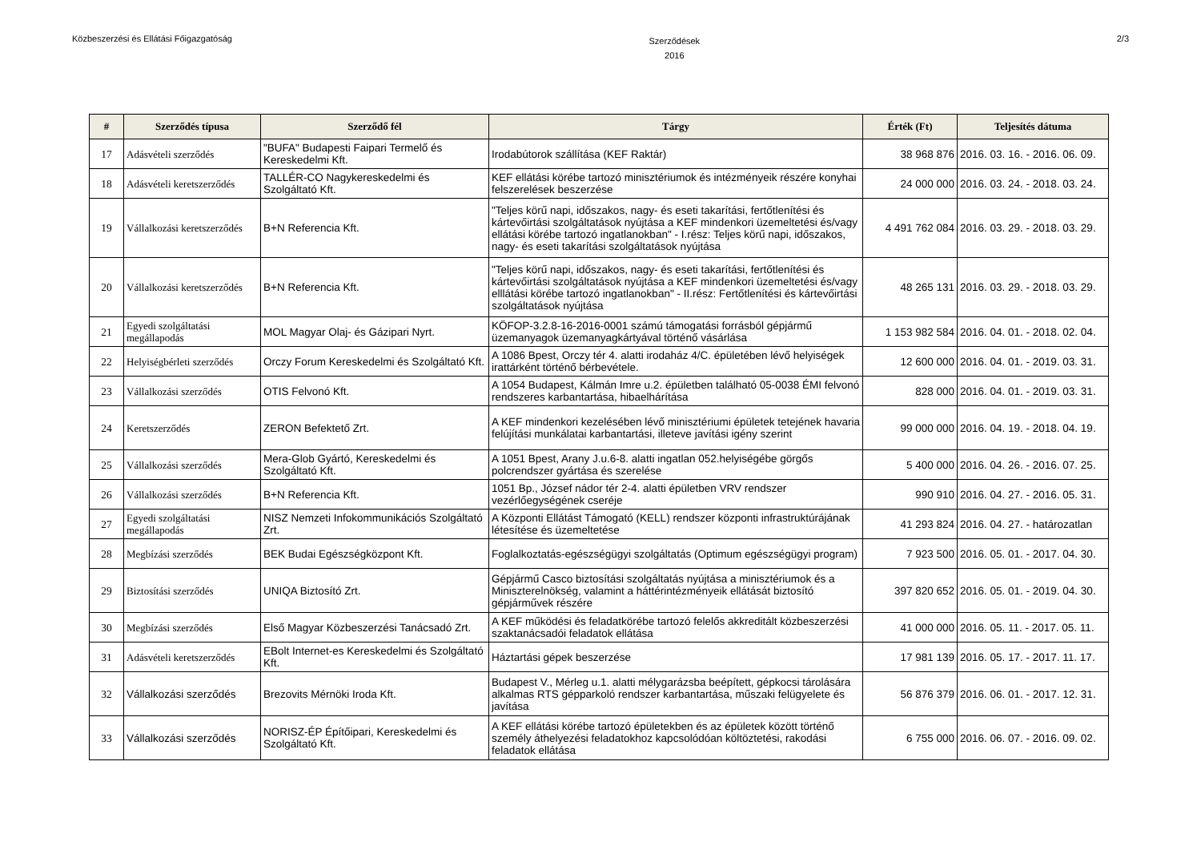Közbeszerzési és Ellátási Főigazgatóság
Szerződések
2016
2/3
| # | Szerződés típusa | Szerződő fél | Tárgy | Érték (Ft) | Teljesítés dátuma |
| --- | --- | --- | --- | --- | --- |
| 17 | Adásvételi szerződés | "BUFA" Budapesti Faipari Termelő és Kereskedelmi Kft. | Irodabútorok szállítása (KEF Raktár) | 38 968 876 | 2016. 03. 16. - 2016. 06. 09. |
| 18 | Adásvételi keretszerződés | TALLÉR-CO Nagykereskedelmi és Szolgáltató Kft. | KEF ellátási körébe tartozó minisztériumok és intézményeik részére konyhai felszerelések beszerzése | 24 000 000 | 2016. 03. 24. - 2018. 03. 24. |
| 19 | Vállalkozási keretszerződés | B+N Referencia Kft. | "Teljes körű napi, időszakos, nagy- és eseti takarítási, fertőtlenítési és kártevőirtási szolgáltatások nyújtása a KEF mindenkori üzemeltetési és/vagy ellátási körébe tartozó ingatlanokban" - I.rész: Teljes körű napi, időszakos, nagy- és eseti takarítási szolgáltatások nyújtása | 4 491 762 084 | 2016. 03. 29. - 2018. 03. 29. |
| 20 | Vállalkozási keretszerződés | B+N Referencia Kft. | "Teljes körű napi, időszakos, nagy- és eseti takarítási, fertőtlenítési és kártevőirtási szolgáltatások nyújtása a KEF mindenkori üzemeltetési és/vagy elllátási körébe tartozó ingatlanokban" - II.rész: Fertőtlenítési és kártevőirtási szolgáltatások nyújtása | 48 265 131 | 2016. 03. 29. - 2018. 03. 29. |
| 21 | Egyedi szolgáltatási megállapodás | MOL Magyar Olaj- és Gázipari Nyrt. | KÖFOP-3.2.8-16-2016-0001 számú támogatási forrásból gépjármű üzemanyagok üzemanyagkártyával történő vásárlása | 1 153 982 584 | 2016. 04. 01. - 2018. 02. 04. |
| 22 | Helyiségbérleti szerződés | Orczy Forum Kereskedelmi és Szolgáltató Kft. | A 1086 Bpest, Orczy tér 4. alatti irodaház 4/C. épületében lévő helyiségek irattárként történő bérbevétele. | 12 600 000 | 2016. 04. 01. - 2019. 03. 31. |
| 23 | Vállalkozási szerződés | OTIS Felvonó Kft. | A 1054 Budapest, Kálmán Imre u.2. épületben található 05-0038 ÉMI felvonó rendszeres karbantartása, hibaelhárítása | 828 000 | 2016. 04. 01. - 2019. 03. 31. |
| 24 | Keretszerződés | ZERON Befektető Zrt. | A KEF mindenkori kezelésében lévő minisztériumi épületek tetejének havaria felújítási munkálatai karbantartási, illeteve javítási igény szerint | 99 000 000 | 2016. 04. 19. - 2018. 04. 19. |
| 25 | Vállalkozási szerződés | Mera-Glob Gyártó, Kereskedelmi és Szolgáltató Kft. | A 1051 Bpest, Arany J.u.6-8. alatti ingatlan 052.helyiségébe görgős polcrendszer gyártása és szerelése | 5 400 000 | 2016. 04. 26. - 2016. 07. 25. |
| 26 | Vállalkozási szerződés | B+N Referencia Kft. | 1051 Bp., József nádor tér 2-4. alatti épületben VRV rendszer vezérlőegységének cseréje | 990 910 | 2016. 04. 27. - 2016. 05. 31. |
| 27 | Egyedi szolgáltatási megállapodás | NISZ Nemzeti Infokommunikációs Szolgáltató Zrt. | A Központi Ellátást Támogató (KELL) rendszer központi infrastruktúrájának létesítése és üzemeltetése | 41 293 824 | 2016. 04. 27. - határozatlan |
| 28 | Megbízási szerződés | BEK Budai Egészségközpont Kft. | Foglalkoztatás-egészségügyi szolgáltatás (Optimum egészségügyi program) | 7 923 500 | 2016. 05. 01. - 2017. 04. 30. |
| 29 | Biztosítási szerződés | UNIQA Biztosító Zrt. | Gépjármű Casco biztosítási szolgáltatás nyújtása a minisztériumok és a Miniszterelnökség, valamint a háttérintézményeik ellátását biztosító gépjárművek részére | 397 820 652 | 2016. 05. 01. - 2019. 04. 30. |
| 30 | Megbízási szerződés | Első Magyar Közbeszerzési Tanácsadó Zrt. | A KEF működési és feladatkörébe tartozó felelős akkreditált közbeszerzési szaktanácsadói feladatok ellátása | 41 000 000 | 2016. 05. 11. - 2017. 05. 11. |
| 31 | Adásvételi keretszerződés | EBolt Internet-es Kereskedelmi és Szolgáltató Kft. | Háztartási gépek beszerzése | 17 981 139 | 2016. 05. 17. - 2017. 11. 17. |
| 32 | Vállalkozási szerződés | Brezovits Mérnöki Iroda Kft. | Budapest V., Mérleg u.1. alatti mélygarázsba beépített, gépkocsi tárolására alkalmas RTS gépparkoló rendszer karbantartása, műszaki felügyelete és javítása | 56 876 379 | 2016. 06. 01. - 2017. 12. 31. |
| 33 | Vállalkozási szerződés | NORISZ-ÉP Építőipari, Kereskedelmi és Szolgáltató Kft. | A KEF ellátási körébe tartozó épületekben és az épületek között történő személy áthelyezési feladatokhoz kapcsolódóan költöztetési, rakodási feladatok ellátása | 6 755 000 | 2016. 06. 07. - 2016. 09. 02. |